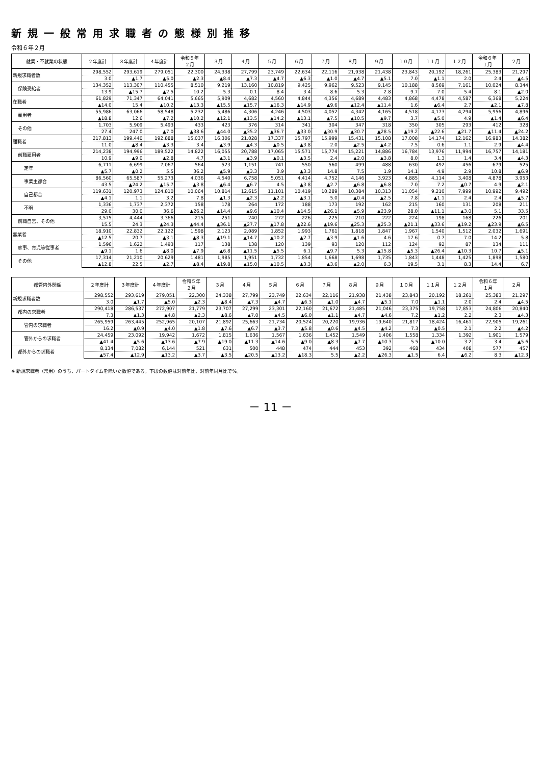新規一般常用求職者の態様別推移
令和６年２月
| 就業・不就業の状態 | ２年度計 | ３年度計 | ４年度計 | 令和５年 ２月 | ３月 | ４月 | ５月 | ６月 | ７月 | ８月 | ９月 | １０月 | １１月 | １２月 | 令和６年 １月 | ２月 |
| --- | --- | --- | --- | --- | --- | --- | --- | --- | --- | --- | --- | --- | --- | --- | --- | --- |
| 新規求職者数 | 298,552 | 293,619 | 279,051 | 22,300 | 24,338 | 27,799 | 23,749 | 22,634 | 22,116 | 21,938 | 21,438 | 23,843 | 20,192 | 18,261 | 25,383 | 21,297 |
| | 3.0 | ▲1.7 | ▲5.0 | ▲2.3 | ▲8.4 | ▲7.3 | ▲4.7 | ▲6.3 | ▲1.0 | ▲4.7 | ▲5.1 | 7.0 | ▲1.1 | 2.0 | 2.4 | ▲4.5 |
| 保険受給者 | 134,352 | 113,307 | 110,455 | 8,510 | 9,219 | 13,160 | 10,819 | 9,425 | 9,962 | 9,523 | 9,145 | 10,188 | 8,569 | 7,161 | 10,024 | 8,344 |
| | 13.9 | ▲15.7 | ▲2.5 | 10.2 | 5.3 | 0.1 | 8.4 | 3.4 | 8.6 | 5.3 | 2.8 | 9.7 | 7.0 | 5.4 | 8.1 | ▲2.0 |
| 在職者 | 61,829 | 71,347 | 64,041 | 5,665 | 5,909 | 4,682 | 4,560 | 4,844 | 4,356 | 4,689 | 4,483 | 4,868 | 4,478 | 4,587 | 6,368 | 5,224 |
| | ▲14.0 | 15.4 | ▲10.2 | ▲13.3 | ▲15.5 | ▲15.7 | ▲16.3 | ▲14.9 | ▲9.6 | ▲12.4 | ▲11.4 | 1.6 | ▲6.4 | 2.7 | ▲2.1 | ▲7.8 |
| 雇用者 | 55,986 | 63,066 | 58,548 | 5,232 | 5,486 | 4,306 | 4,246 | 4,503 | 4,052 | 4,342 | 4,165 | 4,518 | 4,173 | 4,294 | 5,956 | 4,896 |
| | ▲18.8 | 12.6 | ▲7.2 | ▲10.2 | ▲12.1 | ▲13.5 | ▲14.2 | ▲13.1 | ▲7.5 | ▲10.5 | ▲9.7 | 3.7 | ▲5.0 | 4.9 | ▲1.4 | ▲6.4 |
| その他 | 1,703 | 5,909 | 5,493 | 433 | 423 | 376 | 314 | 341 | 304 | 347 | 318 | 350 | 305 | 293 | 412 | 328 |
| | 27.4 | 247.0 | ▲7.0 | ▲38.6 | ▲44.0 | ▲35.2 | ▲36.7 | ▲33.0 | ▲30.9 | ▲30.7 | ▲28.5 | ▲19.2 | ▲22.6 | ▲21.7 | ▲11.4 | ▲24.2 |
| 離職者 | 217,813 | 199,440 | 192,888 | 15,037 | 16,306 | 21,028 | 17,337 | 15,797 | 15,999 | 15,431 | 15,108 | 17,008 | 14,174 | 12,162 | 16,983 | 14,382 |
| | 11.0 | ▲8.4 | ▲3.3 | 3.4 | ▲3.9 | ▲4.3 | ▲0.5 | ▲3.8 | 2.0 | ▲2.5 | ▲4.2 | 7.5 | 0.6 | 1.1 | 2.9 | ▲4.4 |
| 前職雇用者 | 214,238 | 194,996 | 189,522 | 14,822 | 16,055 | 20,788 | 17,065 | 15,571 | 15,774 | 15,221 | 14,886 | 16,784 | 13,976 | 11,994 | 16,757 | 14,181 |
| | 10.9 | ▲9.0 | ▲2.8 | 4.7 | ▲3.1 | ▲3.9 | ▲0.1 | ▲3.5 | 2.4 | ▲2.0 | ▲3.8 | 8.0 | 1.3 | 1.4 | 3.4 | ▲4.3 |
| 定年 | 6,711 | 6,699 | 7,067 | 564 | 523 | 1,151 | 741 | 550 | 560 | 499 | 488 | 630 | 492 | 456 | 679 | 525 |
| | ▲5.7 | ▲0.2 | 5.5 | 36.2 | ▲5.9 | ▲3.3 | 3.9 | ▲3.3 | 14.8 | 7.5 | 1.9 | 14.1 | 4.9 | 2.9 | 10.8 | ▲6.9 |
| 事業主都合 | 86,560 | 65,587 | 55,273 | 4,036 | 4,540 | 6,758 | 5,051 | 4,414 | 4,752 | 4,146 | 3,923 | 4,885 | 4,114 | 3,408 | 4,878 | 3,953 |
| | 43.5 | ▲24.2 | ▲15.7 | ▲3.8 | ▲6.4 | ▲6.7 | 4.5 | ▲3.8 | ▲2.7 | ▲6.8 | ▲6.8 | 7.0 | 7.2 | ▲0.7 | 4.9 | ▲2.1 |
| 自己都合 | 119,631 | 120,973 | 124,810 | 10,064 | 10,814 | 12,615 | 11,101 | 10,419 | 10,289 | 10,384 | 10,313 | 11,054 | 9,210 | 7,999 | 10,992 | 9,492 |
| | ▲4.1 | 1.1 | 3.2 | 7.8 | ▲1.3 | ▲2.3 | ▲2.2 | ▲3.1 | 5.0 | ▲0.4 | ▲2.5 | 7.8 | ▲1.1 | 2.4 | 2.4 | ▲5.7 |
| 不明 | 1,336 | 1,737 | 2,372 | 158 | 178 | 264 | 172 | 188 | 173 | 192 | 162 | 215 | 160 | 131 | 208 | 211 |
| | 29.0 | 30.0 | 36.6 | ▲26.2 | ▲14.4 | ▲9.6 | ▲10.4 | ▲14.5 | ▲26.1 | ▲5.9 | ▲23.9 | 28.0 | ▲11.1 | ▲3.0 | 5.1 | 33.5 |
| 前職自営、その他 | 3,575 | 4,444 | 3,366 | 215 | 251 | 240 | 272 | 226 | 225 | 210 | 222 | 224 | 198 | 168 | 226 | 201 |
| | 15.5 | 24.3 | ▲24.3 | ▲44.4 | ▲36.1 | ▲27.7 | ▲17.8 | ▲22.6 | ▲19.6 | ▲25.3 | ▲25.3 | ▲21.1 | ▲33.6 | ▲19.2 | ▲23.9 | ▲6.5 |
| 無業者 | 18,910 | 22,832 | 22,122 | 1,598 | 2,123 | 2,089 | 1,852 | 1,993 | 1,761 | 1,818 | 1,847 | 1,967 | 1,540 | 1,512 | 2,032 | 1,691 |
| | ▲12.5 | 20.7 | ▲3.1 | ▲8.3 | ▲19.1 | ▲14.7 | ▲10.2 | ▲2.7 | ▲3.9 | ▲1.6 | 4.6 | 17.6 | 0.7 | 7.0 | 14.2 | 5.8 |
| 家事、育児等従事者 | 1,596 | 1,622 | 1,493 | 117 | 138 | 138 | 120 | 139 | 93 | 120 | 112 | 124 | 92 | 87 | 134 | 111 |
| | ▲9.1 | 1.6 | ▲8.0 | ▲7.9 | ▲6.8 | ▲11.5 | ▲5.5 | 6.1 | ▲9.7 | 5.3 | ▲15.8 | ▲5.3 | ▲26.4 | ▲10.3 | 10.7 | ▲5.1 |
| その他 | 17,314 | 21,210 | 20,629 | 1,481 | 1,985 | 1,951 | 1,732 | 1,854 | 1,668 | 1,698 | 1,735 | 1,843 | 1,448 | 1,425 | 1,898 | 1,580 |
| | ▲12.8 | 22.5 | ▲2.7 | ▲8.4 | ▲19.8 | ▲15.0 | ▲10.5 | ▲3.3 | ▲3.6 | ▲2.0 | 6.3 | 19.5 | 3.1 | 8.3 | 14.4 | 6.7 |
| 都管内外関係 | ２年度計 | ３年度計 | ４年度計 | 令和５年 ２月 | ３月 | ４月 | ５月 | ６月 | ７月 | ８月 | ９月 | １０月 | １１月 | １２月 | 令和６年 １月 | ２月 |
| --- | --- | --- | --- | --- | --- | --- | --- | --- | --- | --- | --- | --- | --- | --- | --- | --- |
| 新規求職者数 | 298,552 | 293,619 | 279,051 | 22,300 | 24,338 | 27,799 | 23,749 | 22,634 | 22,116 | 21,938 | 21,438 | 23,843 | 20,192 | 18,261 | 25,383 | 21,297 |
| | 3.0 | ▲1.7 | ▲5.0 | ▲2.3 | ▲8.4 | ▲7.3 | ▲4.7 | ▲6.3 | ▲1.0 | ▲4.7 | ▲5.1 | 7.0 | ▲1.1 | 2.0 | 2.4 | ▲4.5 |
| 都内の求職者 | 290,418 | 286,537 | 272,907 | 21,779 | 23,707 | 27,299 | 23,301 | 22,160 | 21,672 | 21,485 | 21,046 | 23,375 | 19,758 | 17,853 | 24,806 | 20,840 |
| | 7.3 | ▲1.3 | ▲4.8 | ▲2.3 | ▲8.6 | ▲7.0 | ▲4.5 | ▲6.0 | ▲1.1 | ▲4.7 | ▲4.6 | 7.2 | ▲1.2 | 2.2 | 2.3 | ▲4.3 |
| 管内の求職者 | 265,959 | 263,445 | 252,965 | 20,107 | 21,892 | 25,663 | 21,734 | 20,524 | 20,220 | 19,936 | 19,640 | 21,817 | 18,424 | 16,461 | 22,905 | 19,261 |
| | 16.2 | ▲0.9 | ▲4.0 | ▲1.8 | ▲7.6 | ▲6.7 | ▲3.7 | ▲5.8 | ▲0.6 | ▲4.5 | ▲4.2 | 7.3 | ▲0.5 | 2.1 | 2.2 | ▲4.2 |
| 管外からの求職者 | 24,459 | 23,092 | 19,942 | 1,672 | 1,815 | 1,636 | 1,567 | 1,636 | 1,452 | 1,549 | 1,406 | 1,558 | 1,334 | 1,392 | 1,901 | 1,579 |
| | ▲41.4 | ▲5.6 | ▲13.6 | ▲7.9 | ▲19.0 | ▲11.3 | ▲14.6 | ▲9.0 | ▲8.3 | ▲7.7 | ▲10.3 | 5.5 | ▲10.0 | 3.2 | 3.4 | ▲5.6 |
| 都外からの求職者 | 8,134 | 7,082 | 6,144 | 521 | 631 | 500 | 448 | 474 | 444 | 453 | 392 | 468 | 434 | 408 | 577 | 457 |
| | ▲57.4 | ▲12.9 | ▲13.2 | ▲3.7 | ▲3.5 | ▲20.5 | ▲13.2 | ▲18.3 | 5.5 | ▲2.2 | ▲26.3 | ▲1.5 | 6.4 | ▲6.2 | 8.3 | ▲12.3 |
※ 新規求職者（常用）のうち、パートタイムを除いた数値である。下段の数値は対前年比、対前年同月比で%。
－ 11 －